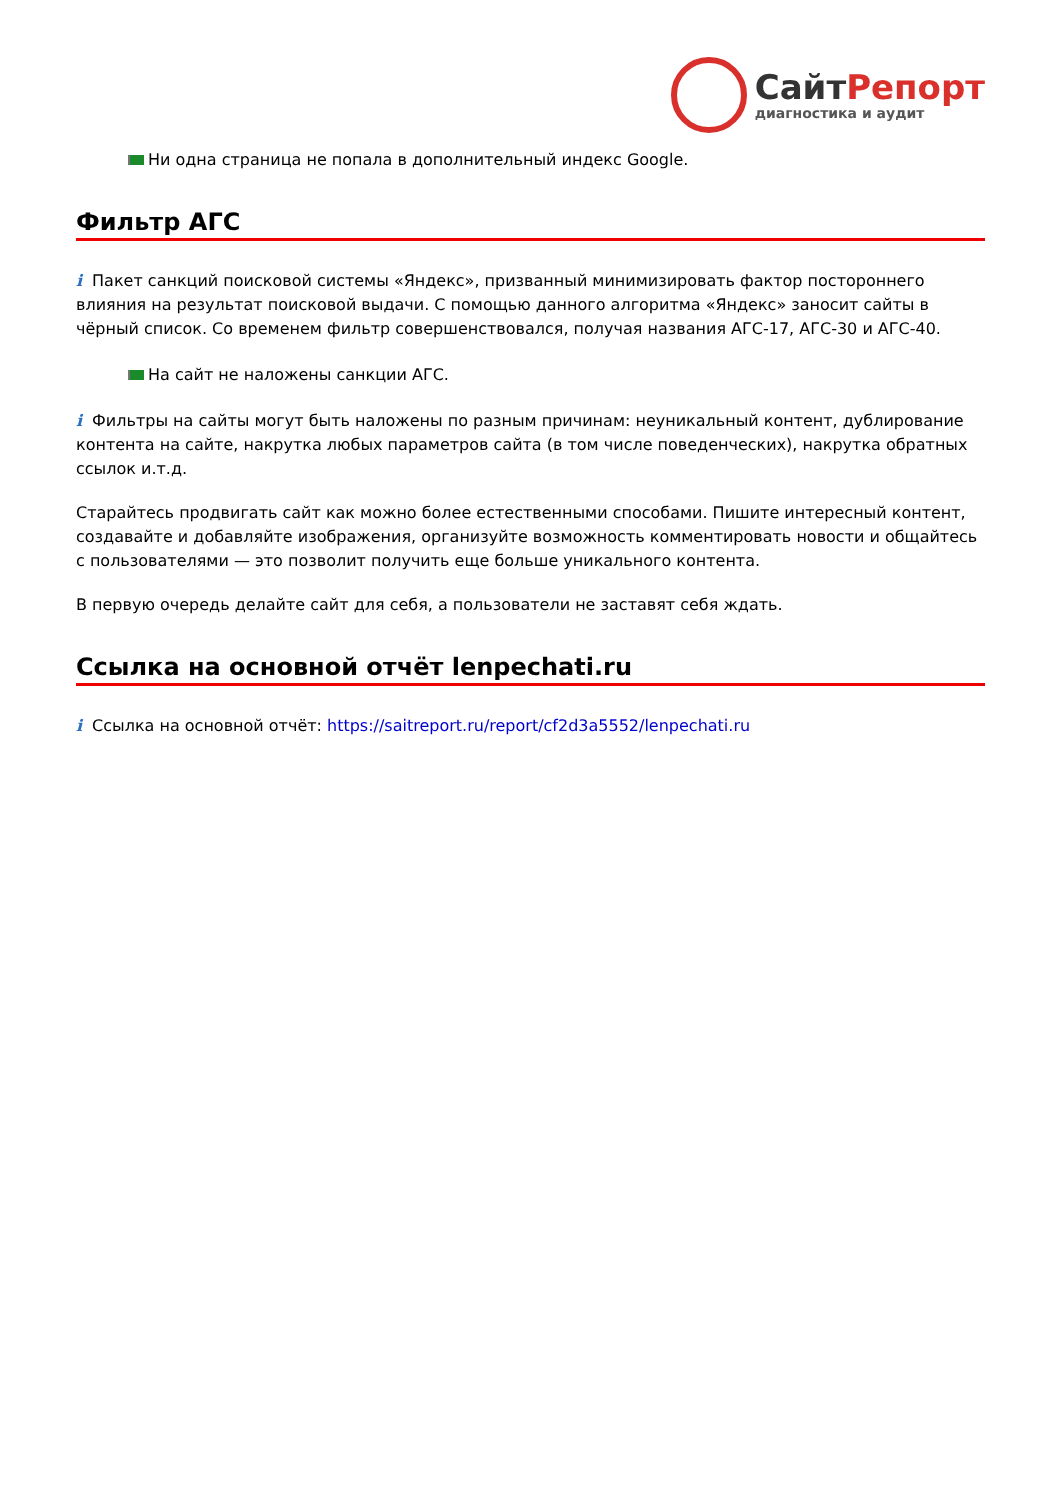СайтРепорт
диагностика и аудит
Ни одна страница не попала в дополнительный индекс Google.
Фильтр АГС
i Пакет санкций поисковой системы «Яндекс», призванный минимизировать фактор постороннего влияния на результат поисковой выдачи. С помощью данного алгоритма «Яндекс» заносит сайты в чёрный список. Со временем фильтр совершенствовался, получая названия АГС-17, АГС-30 и АГС-40.
На сайт не наложены санкции АГС.
i Фильтры на сайты могут быть наложены по разным причинам: неуникальный контент, дублирование контента на сайте, накрутка любых параметров сайта (в том числе поведенческих), накрутка обратных ссылок и.т.д.
Старайтесь продвигать сайт как можно более естественными способами. Пишите интересный контент, создавайте и добавляйте изображения, организуйте возможность комментировать новости и общайтесь с пользователями — это позволит получить еще больше уникального контента.
В первую очередь делайте сайт для себя, а пользователи не заставят себя ждать.
Ссылка на основной отчёт lenpechati.ru
i Ссылка на основной отчёт: https://saitreport.ru/report/cf2d3a5552/lenpechati.ru